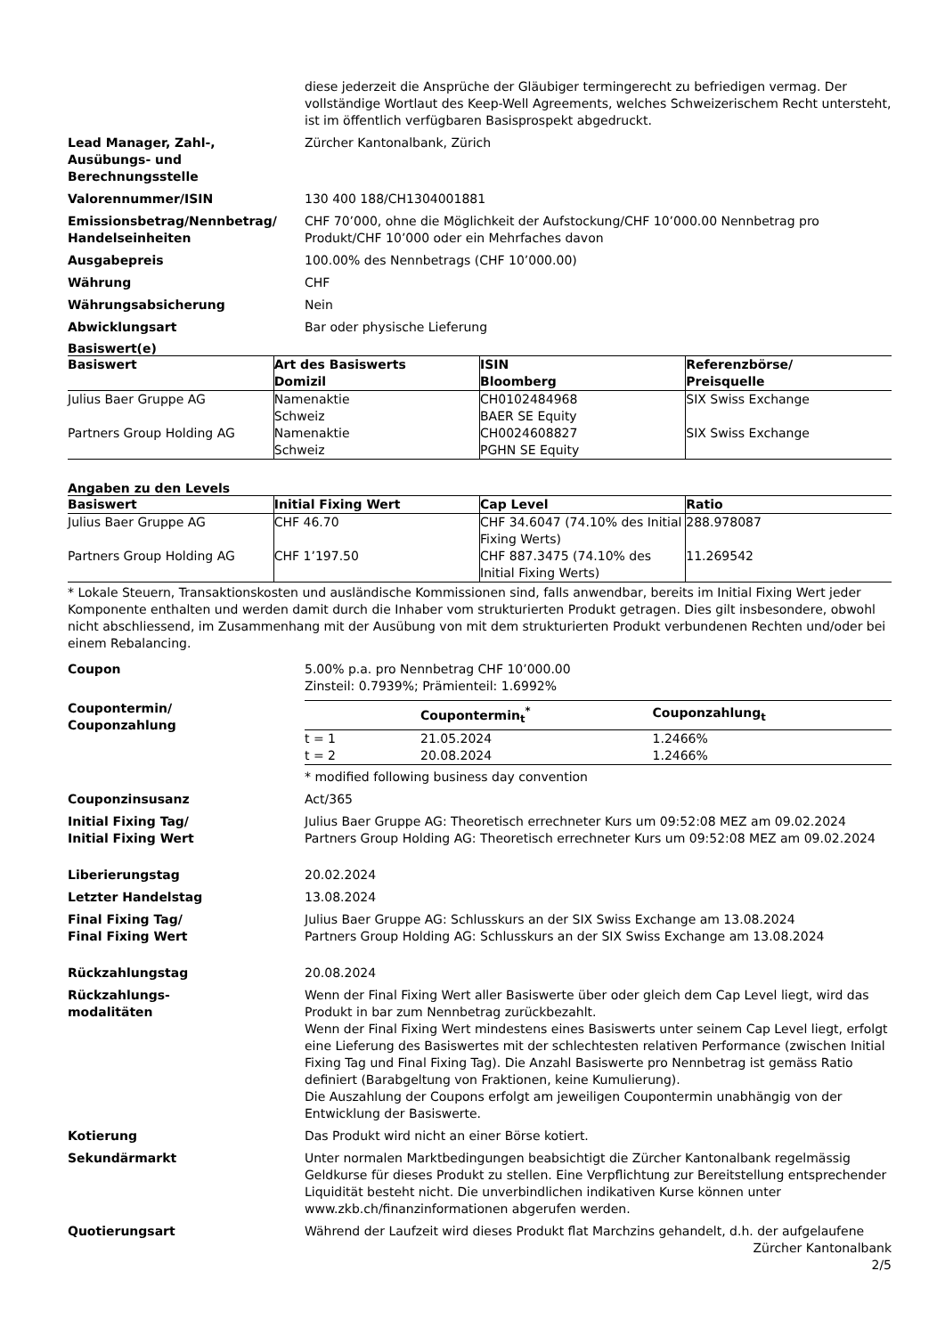diese jederzeit die Ansprüche der Gläubiger termingerecht zu befriedigen vermag. Der vollständige Wortlaut des Keep-Well Agreements, welches Schweizerischem Recht untersteht, ist im öffentlich verfügbaren Basisprospekt abgedruckt.
Lead Manager, Zahl-,
Ausübungs- und
Berechnungsstelle
Zürcher Kantonalbank, Zürich
Valorennummer/ISIN 130 400 188/CH1304001881
Emissionsbetrag/Nennbetrag/
Handelseinheiten
CHF 70’000, ohne die Möglichkeit der Aufstockung/CHF 10’000.00 Nennbetrag pro Produkt/CHF 10’000 oder ein Mehrfaches davon
Ausgabepreis 100.00% des Nennbetrags (CHF 10’000.00)
Währung CHF
Währungsabsicherung Nein
Abwicklungsart Bar oder physische Lieferung
Basiswert(e)
| Basiswert | Art des Basiswerts Domizil | ISIN Bloomberg | Referenzbörse/ Preisquelle |
| --- | --- | --- | --- |
| Julius Baer Gruppe AG | Namenaktie Schweiz | CH0102484968 BAER SE Equity | SIX Swiss Exchange |
| Partners Group Holding AG | Namenaktie Schweiz | CH0024608827 PGHN SE Equity | SIX Swiss Exchange |
Angaben zu den Levels
| Basiswert | Initial Fixing Wert | Cap Level | Ratio |
| --- | --- | --- | --- |
| Julius Baer Gruppe AG | CHF 46.70 | CHF 34.6047 (74.10% des Initial Fixing Werts) | 288.978087 |
| Partners Group Holding AG | CHF 1’197.50 | CHF 887.3475 (74.10% des Initial Fixing Werts) | 11.269542 |
* Lokale Steuern, Transaktionskosten und ausländische Kommissionen sind, falls anwendbar, bereits im Initial Fixing Wert jeder Komponente enthalten und werden damit durch die Inhaber vom strukturierten Produkt getragen. Dies gilt insbesondere, obwohl nicht abschliessend, im Zusammenhang mit der Ausübung von mit dem strukturierten Produkt verbundenen Rechten und/oder bei einem Rebalancing.
Coupon 5.00% p.a. pro Nennbetrag CHF 10’000.00
Zinsteil: 0.7939%; Prämienteil: 1.6992%
Coupontermin/
Couponzahlung
| | Coupontermin<sub>t</sub><sup>*</sup> | Couponzahlung<sub>t</sub> |
| --- | --- | --- |
| t = 1 | 21.05.2024 | 1.2466% |
| t = 2 | 20.08.2024 | 1.2466% |
* modified following business day convention
Couponzinsusanz Act/365
Initial Fixing Tag/
Initial Fixing Wert
Julius Baer Gruppe AG: Theoretisch errechneter Kurs um 09:52:08 MEZ am 09.02.2024
Partners Group Holding AG: Theoretisch errechneter Kurs um 09:52:08 MEZ am 09.02.2024
Liberierungstag 20.02.2024
Letzter Handelstag 13.08.2024
Final Fixing Tag/
Final Fixing Wert
Julius Baer Gruppe AG: Schlusskurs an der SIX Swiss Exchange am 13.08.2024
Partners Group Holding AG: Schlusskurs an der SIX Swiss Exchange am 13.08.2024
Rückzahlungstag 20.08.2024
Rückzahlungs-
modalitäten
Wenn der Final Fixing Wert aller Basiswerte über oder gleich dem Cap Level liegt, wird das Produkt in bar zum Nennbetrag zurückbezahlt.
Wenn der Final Fixing Wert mindestens eines Basiswerts unter seinem Cap Level liegt, erfolgt eine Lieferung des Basiswertes mit der schlechtesten relativen Performance (zwischen Initial Fixing Tag und Final Fixing Tag). Die Anzahl Basiswerte pro Nennbetrag ist gemäss Ratio definiert (Barabgeltung von Fraktionen, keine Kumulierung).
Die Auszahlung der Coupons erfolgt am jeweiligen Coupontermin unabhängig von der Entwicklung der Basiswerte.
Kotierung Das Produkt wird nicht an einer Börse kotiert.
Sekundärmarkt Unter normalen Marktbedingungen beabsichtigt die Zürcher Kantonalbank regelmässig Geldkurse für dieses Produkt zu stellen. Eine Verpflichtung zur Bereitstellung entsprechender Liquidität besteht nicht. Die unverbindlichen indikativen Kurse können unter www.zkb.ch/finanzinformationen abgerufen werden.
Quotierungsart Während der Laufzeit wird dieses Produkt flat Marchzins gehandelt, d.h. der aufgelaufene
Zürcher Kantonalbank
2/5